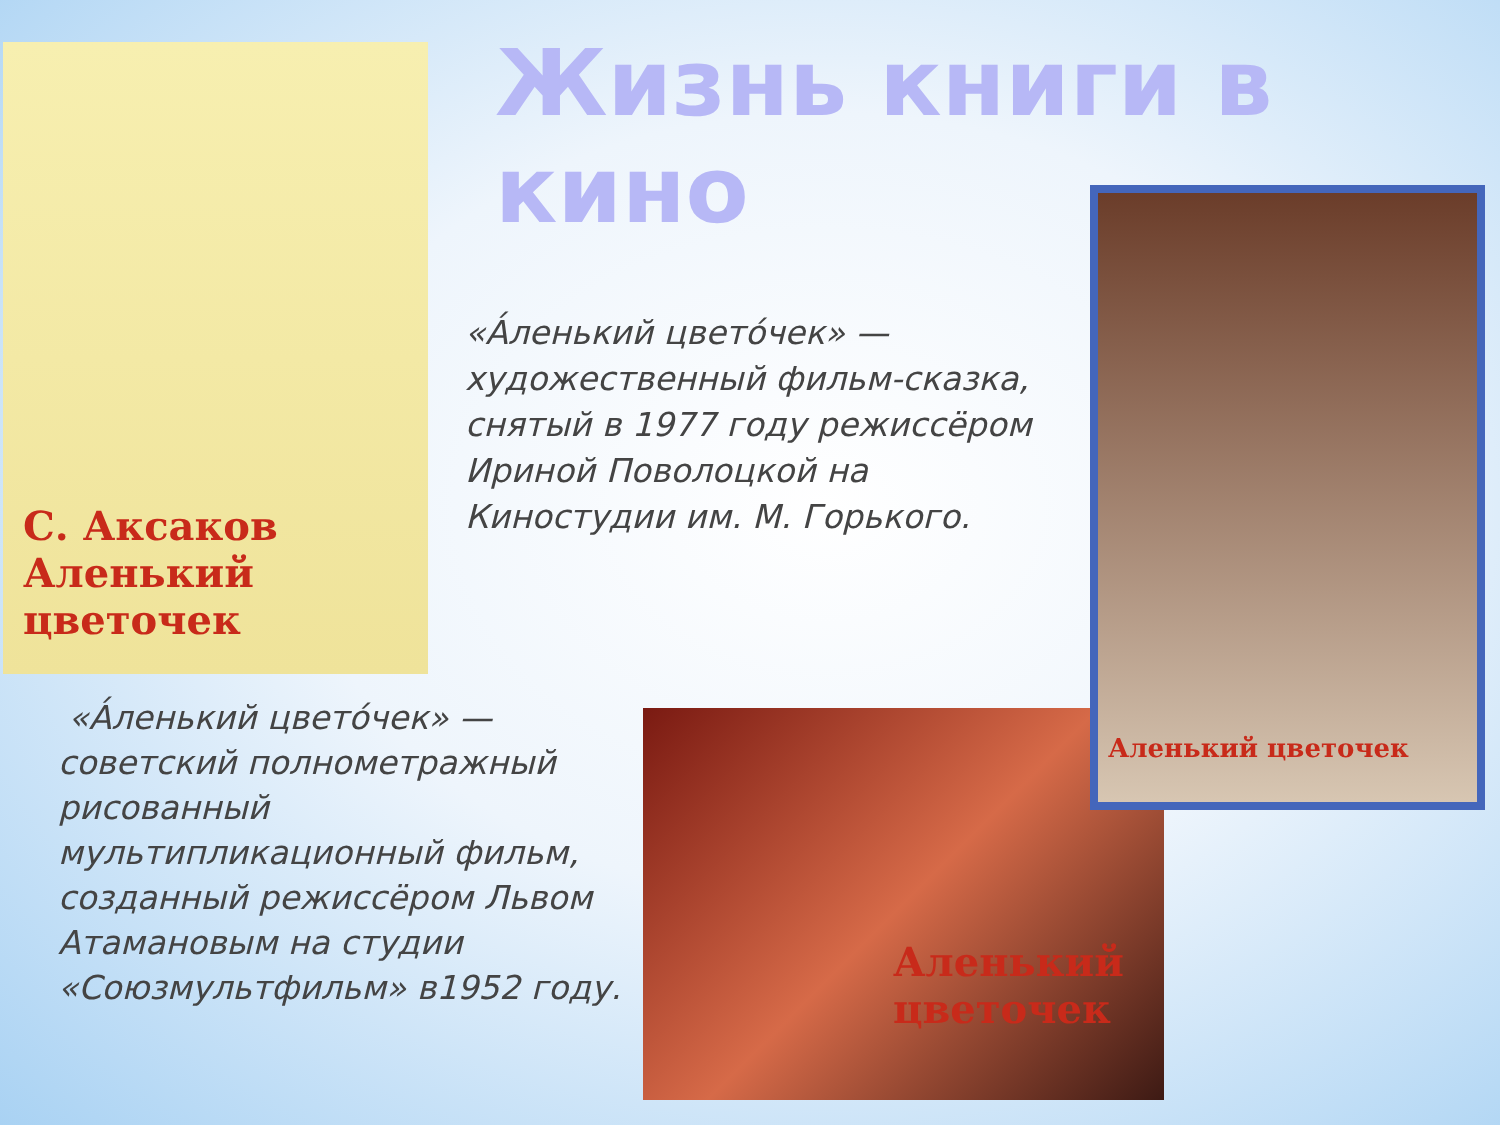Жизнь книги в кино
С. Аксаков
Аленький цветочек
«А́ленький цвето́чек» — художественный фильм-сказка, снятый в 1977 году режиссёром Ириной Поволоцкой на Киностудии им. М. Горького.
«А́ленький цвето́чек» — советский полнометражный рисованный мультипликационный фильм, созданный режиссёром Львом Атамановым на студии «Союзмультфильм» в1952 году.
Аленький цветочек
Аленький цветочек